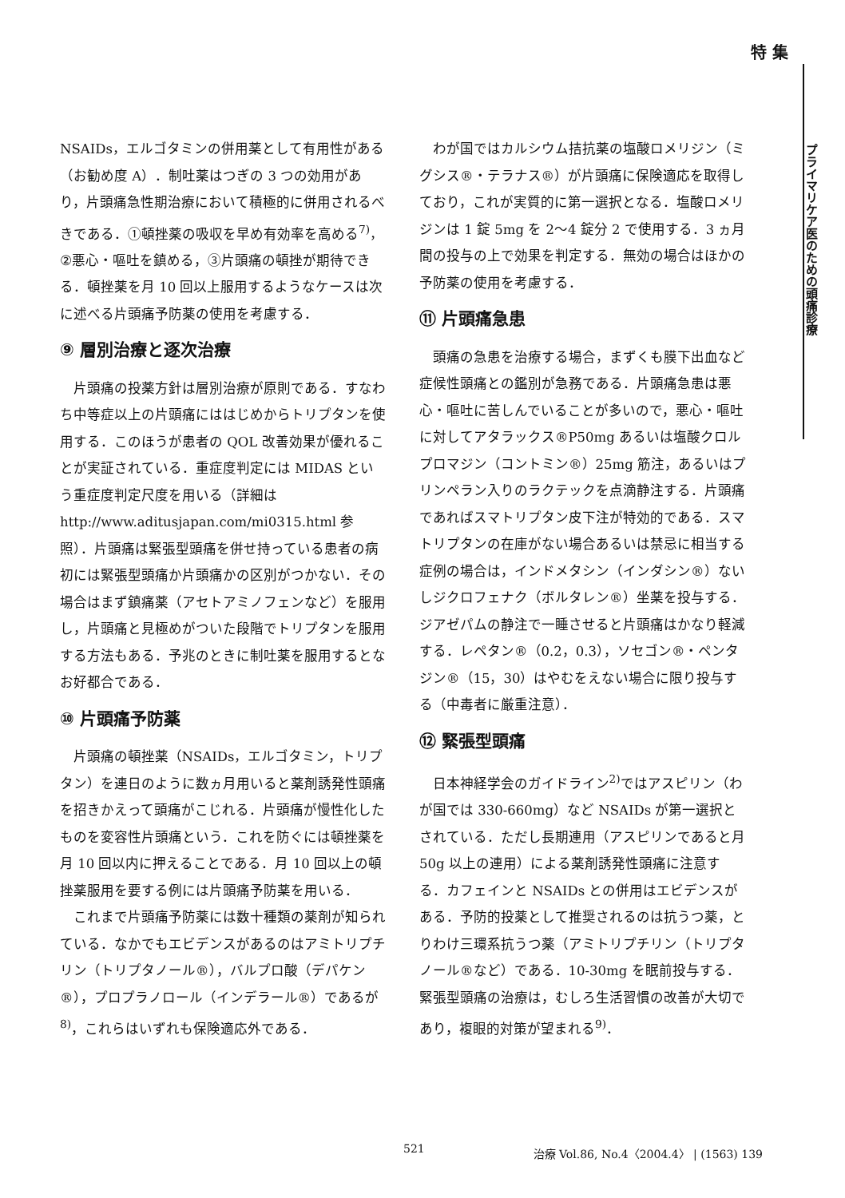特 集
プライマリケア医のための頭痛診療
NSAIDs，エルゴタミンの併用薬として有用性がある（お勧め度 A）．制吐薬はつぎの 3 つの効用があり，片頭痛急性期治療において積極的に併用されるべきである．①頓挫薬の吸収を早め有効率を高める<sup>7)</sup>，②悪心・嘔吐を鎮める，③片頭痛の頓挫が期待できる．頓挫薬を月 10 回以上服用するようなケースは次に述べる片頭痛予防薬の使用を考慮する．
⑨ 層別治療と逐次治療
片頭痛の投薬方針は層別治療が原則である．すなわち中等症以上の片頭痛にははじめからトリプタンを使用する．このほうが患者の QOL 改善効果が優れることが実証されている．重症度判定には MIDAS という重症度判定尺度を用いる（詳細は http://www.aditusjapan.com/mi0315.html 参照）．片頭痛は緊張型頭痛を併せ持っている患者の病初には緊張型頭痛か片頭痛かの区別がつかない．その場合はまず鎮痛薬（アセトアミノフェンなど）を服用し，片頭痛と見極めがついた段階でトリプタンを服用する方法もある．予兆のときに制吐薬を服用するとなお好都合である．
⑩ 片頭痛予防薬
片頭痛の頓挫薬（NSAIDs，エルゴタミン，トリプタン）を連日のように数ヵ月用いると薬剤誘発性頭痛を招きかえって頭痛がこじれる．片頭痛が慢性化したものを変容性片頭痛という．これを防ぐには頓挫薬を月 10 回以内に押えることである．月 10 回以上の頓挫薬服用を要する例には片頭痛予防薬を用いる．
これまで片頭痛予防薬には数十種類の薬剤が知られている．なかでもエビデンスがあるのはアミトリプチリン（トリプタノール®），バルプロ酸（デパケン®），プロプラノロール（インデラール®）であるが<sup>8)</sup>，これらはいずれも保険適応外である．
わが国ではカルシウム拮抗薬の塩酸ロメリジン（ミグシス®・テラナス®）が片頭痛に保険適応を取得しており，これが実質的に第一選択となる．塩酸ロメリジンは 1 錠 5mg を 2〜4 錠分 2 で使用する．3 ヵ月間の投与の上で効果を判定する．無効の場合はほかの予防薬の使用を考慮する．
⑪ 片頭痛急患
頭痛の急患を治療する場合，まずくも膜下出血など症候性頭痛との鑑別が急務である．片頭痛急患は悪心・嘔吐に苦しんでいることが多いので，悪心・嘔吐に対してアタラックス®P50mg あるいは塩酸クロルプロマジン（コントミン®）25mg 筋注，あるいはプリンペラン入りのラクテックを点滴静注する．片頭痛であればスマトリプタン皮下注が特効的である．スマトリプタンの在庫がない場合あるいは禁忌に相当する症例の場合は，インドメタシン（インダシン®）ないしジクロフェナク（ボルタレン®）坐薬を投与する．ジアゼパムの静注で一睡させると片頭痛はかなり軽減する．レペタン®（0.2，0.3），ソセゴン®・ペンタジン®（15，30）はやむをえない場合に限り投与する（中毒者に厳重注意）．
⑫ 緊張型頭痛
日本神経学会のガイドライン<sup>2)</sup>ではアスピリン（わが国では 330-660mg）など NSAIDs が第一選択とされている．ただし長期連用（アスピリンであると月 50g 以上の連用）による薬剤誘発性頭痛に注意する．カフェインと NSAIDs との併用はエビデンスがある．予防的投薬として推奨されるのは抗うつ薬，とりわけ三環系抗うつ薬（アミトリプチリン（トリプタノール®など）である．10-30mg を眠前投与する．緊張型頭痛の治療は，むしろ生活習慣の改善が大切であり，複眼的対策が望まれる<sup>9)</sup>．
521 治療 Vol.86, No.4〈2004.4〉 | (1563) 139